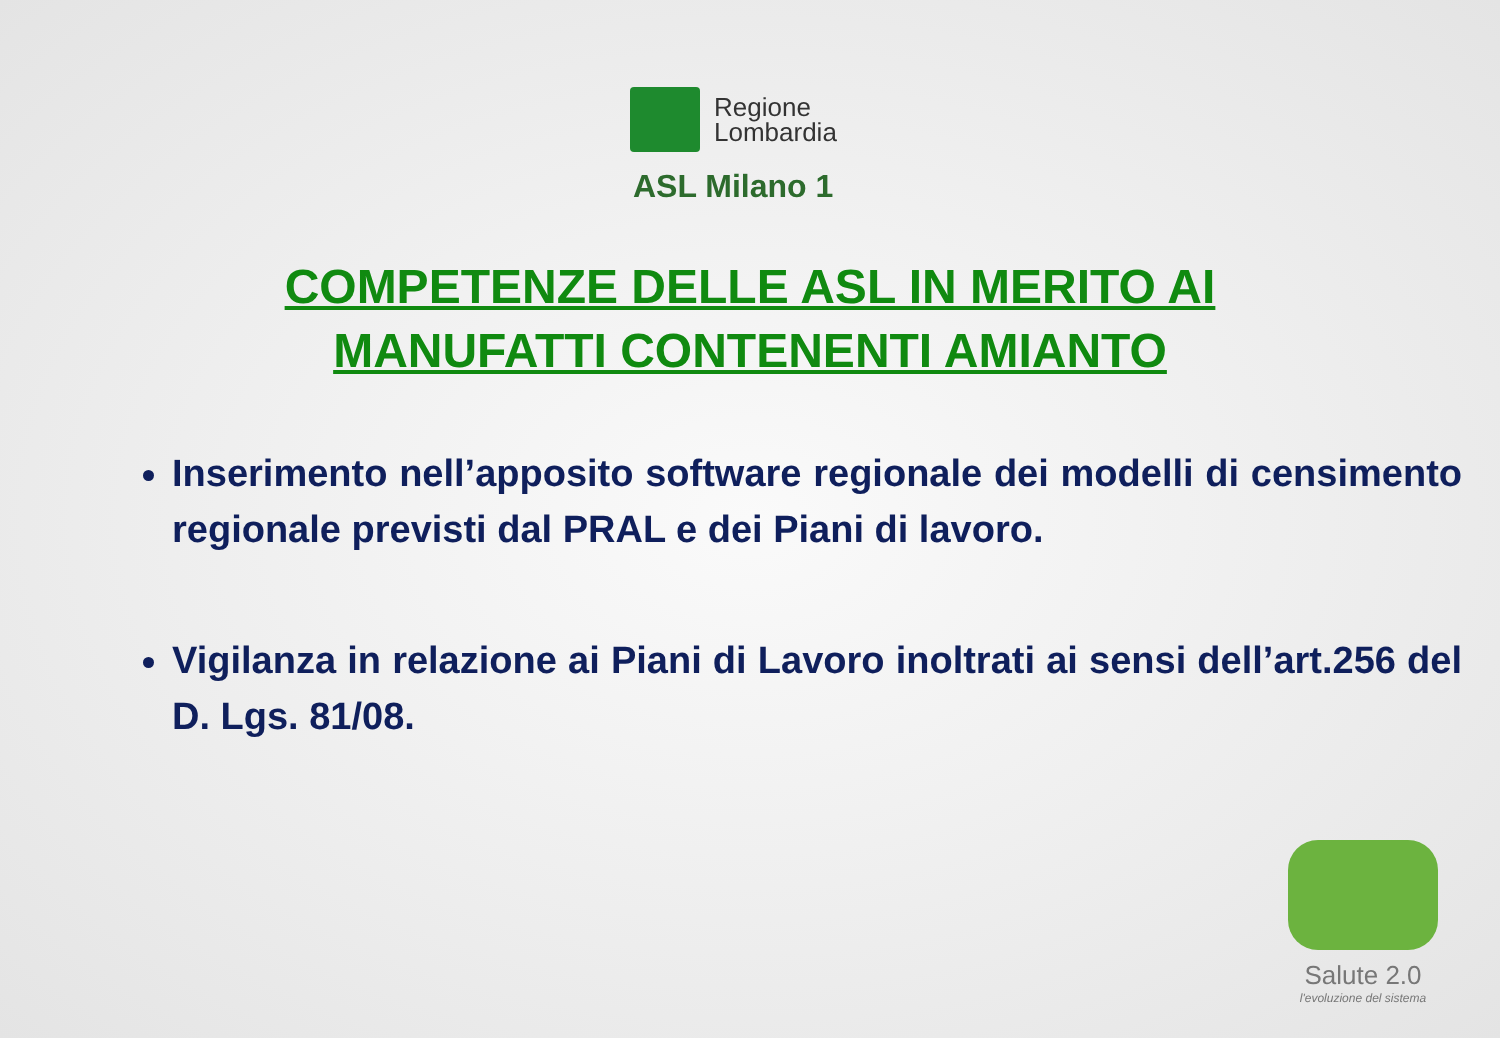Regione
Lombardia
ASL Milano 1
COMPETENZE DELLE ASL IN MERITO AI MANUFATTI CONTENENTI AMIANTO
Inserimento nell’apposito software regionale dei modelli di censimento regionale previsti dal PRAL e dei Piani di lavoro.
Vigilanza in relazione ai Piani di Lavoro inoltrati ai sensi dell’art.256 del D. Lgs. 81/08.
Salute 2.0
l'evoluzione del sistema